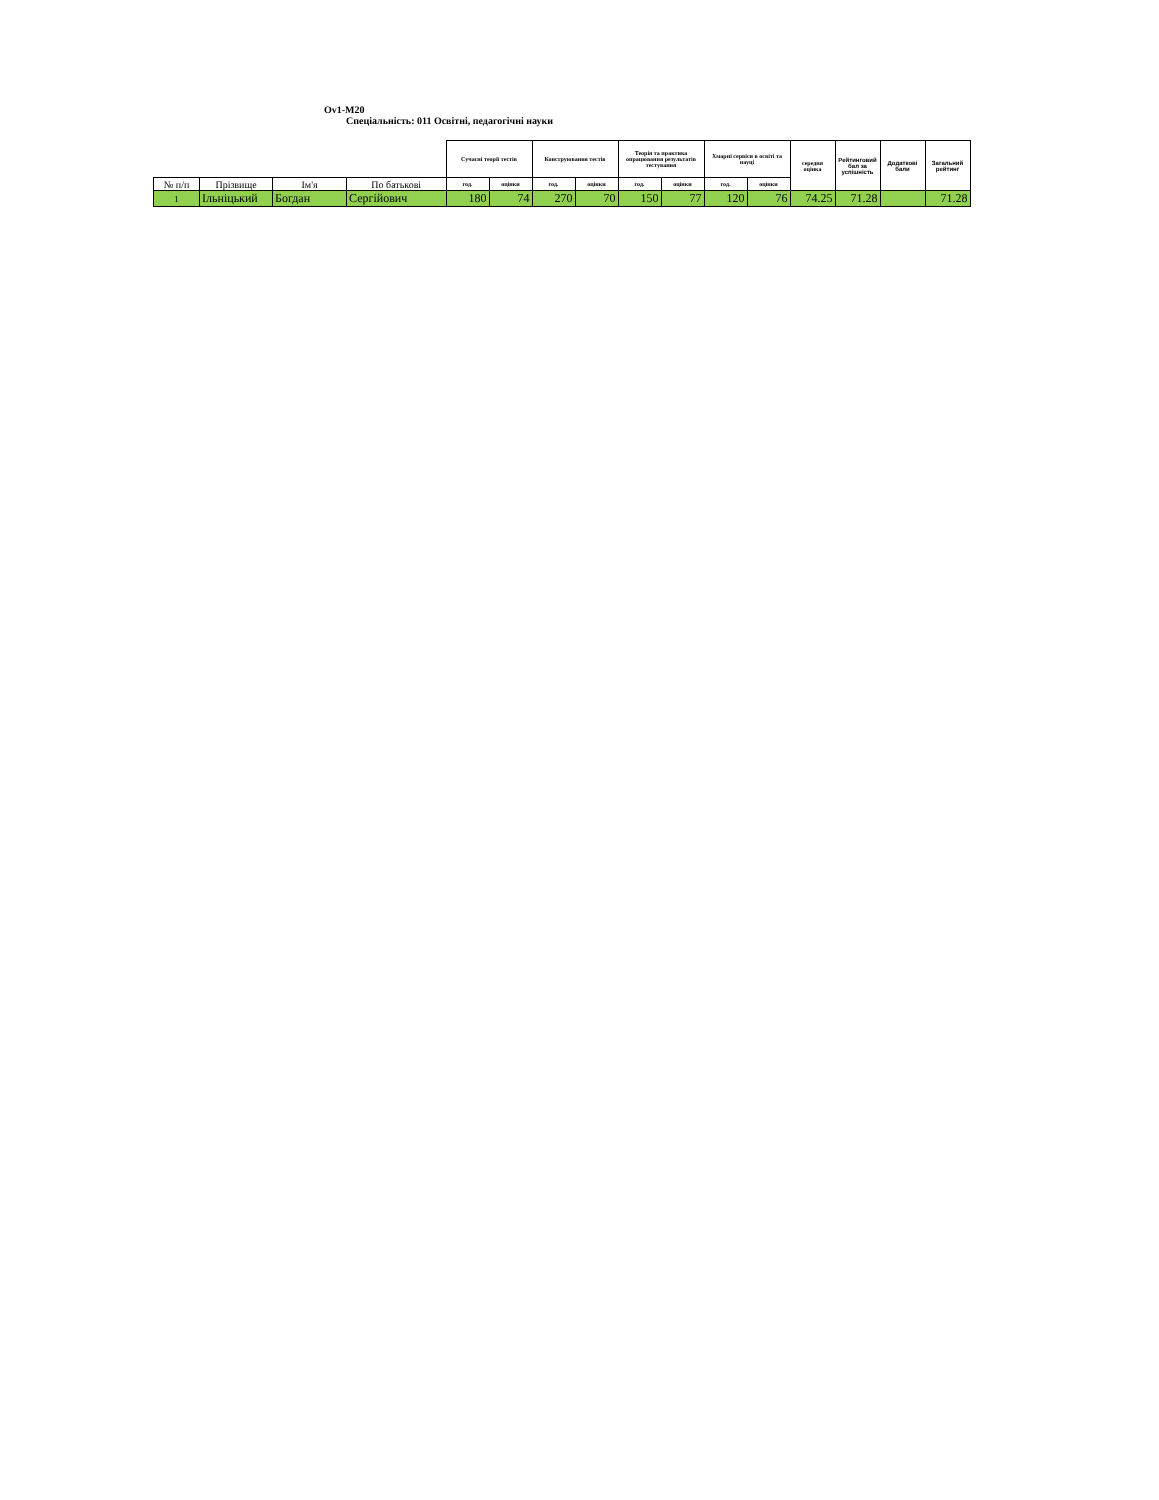Ov1-M20
Спеціальність: 011 Освітні, педагогічні науки
| | | | | Сучасні теорії тестів | | Конструювання тестів | | Теорія та практика опрацювання результатів тестування | | Хмарні сервіси в освіті та науці | | середня оцінка | Рейтинговий бал за успішність | Додаткові бали | Загальний рейтинг |
| --- | --- | --- | --- | --- | --- | --- | --- | --- | --- | --- | --- | --- | --- | --- | --- |
| № п/п | Прізвище | Ім'я | По батькові | год. | оцінки | год. | оцінки | год. | оцінки | год. | оцінки | | | | |
| 1 | Ільніцький | Богдан | Сергійович | 180 | 74 | 270 | 70 | 150 | 77 | 120 | 76 | 74.25 | 71.28 | | 71.28 |